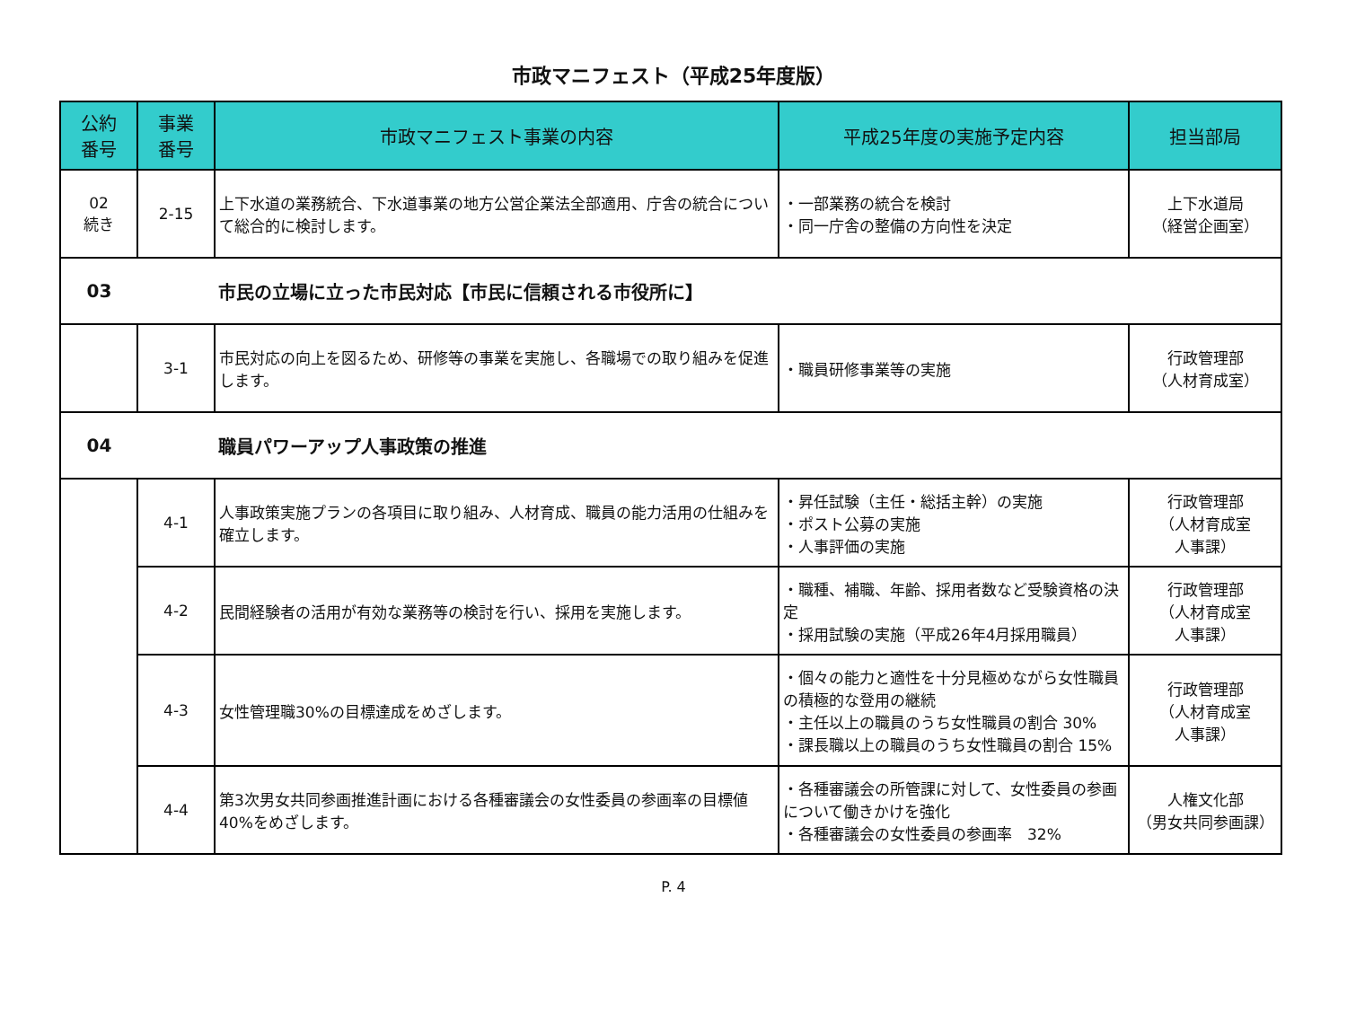市政マニフェスト（平成25年度版）
| 公約 番号 | 事業 番号 | 市政マニフェスト事業の内容 | 平成25年度の実施予定内容 | 担当部局 |
| --- | --- | --- | --- | --- |
| 02 続き | 2-15 | 上下水道の業務統合、下水道事業の地方公営企業法全部適用、庁舎の統合について総合的に検討します。 | ・一部業務の統合を検討 ・同一庁舎の整備の方向性を決定 | 上下水道局 （経営企画室） |
| 03 | | 市民の立場に立った市民対応【市民に信頼される市役所に】 | | |
| | 3-1 | 市民対応の向上を図るため、研修等の事業を実施し、各職場での取り組みを促進します。 | ・職員研修事業等の実施 | 行政管理部 （人材育成室） |
| 04 | | 職員パワーアップ人事政策の推進 | | |
| | 4-1 | 人事政策実施プランの各項目に取り組み、人材育成、職員の能力活用の仕組みを確立します。 | ・昇任試験（主任・総括主幹）の実施 ・ポスト公募の実施 ・人事評価の実施 | 行政管理部 （人材育成室 人事課） |
| | 4-2 | 民間経験者の活用が有効な業務等の検討を行い、採用を実施します。 | ・職種、補職、年齢、採用者数など受験資格の決定 ・採用試験の実施（平成26年4月採用職員） | 行政管理部 （人材育成室 人事課） |
| | 4-3 | 女性管理職30%の目標達成をめざします。 | ・個々の能力と適性を十分見極めながら女性職員の積極的な登用の継続 ・主任以上の職員のうち女性職員の割合 30% ・課長職以上の職員のうち女性職員の割合 15% | 行政管理部 （人材育成室 人事課） |
| | 4-4 | 第3次男女共同参画推進計画における各種審議会の女性委員の参画率の目標値40%をめざします。 | ・各種審議会の所管課に対して、女性委員の参画について働きかけを強化 ・各種審議会の女性委員の参画率 32% | 人権文化部 （男女共同参画課） |
P. 4